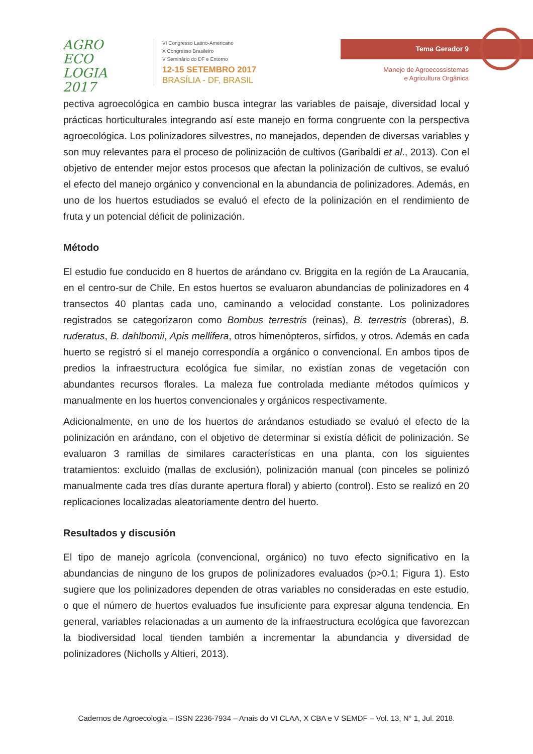AGRO
ECO
LOGIA
2017
VI Congresso Latino-Americano
X Congresso Brasileiro
V Seminário do DF e Entorno
12-15 SETEMBRO 2017
BRASÍLIA - DF, BRASIL
Tema Gerador 9
Manejo de Agroecossistemas
e Agricultura Orgânica
pectiva agroecológica en cambio busca integrar las variables de paisaje, diversidad local y prácticas horticulturales integrando así este manejo en forma congruente con la perspectiva agroecológica. Los polinizadores silvestres, no manejados, dependen de diversas variables y son muy relevantes para el proceso de polinización de cultivos (Garibaldi et al., 2013). Con el objetivo de entender mejor estos procesos que afectan la polinización de cultivos, se evaluó el efecto del manejo orgánico y convencional en la abundancia de polinizadores. Además, en uno de los huertos estudiados se evaluó el efecto de la polinización en el rendimiento de fruta y un potencial déficit de polinización.
Método
El estudio fue conducido en 8 huertos de arándano cv. Briggita en la región de La Araucania, en el centro-sur de Chile. En estos huertos se evaluaron abundancias de polinizadores en 4 transectos 40 plantas cada uno, caminando a velocidad constante. Los polinizadores registrados se categorizaron como Bombus terrestris (reinas), B. terrestris (obreras), B. ruderatus, B. dahlbomii, Apis mellifera, otros himenópteros, sírfidos, y otros. Además en cada huerto se registró si el manejo correspondía a orgánico o convencional. En ambos tipos de predios la infraestructura ecológica fue similar, no existían zonas de vegetación con abundantes recursos florales. La maleza fue controlada mediante métodos químicos y manualmente en los huertos convencionales y orgánicos respectivamente.
Adicionalmente, en uno de los huertos de arándanos estudiado se evaluó el efecto de la polinización en arándano, con el objetivo de determinar si existía déficit de polinización. Se evaluaron 3 ramillas de similares características en una planta, con los siguientes tratamientos: excluido (mallas de exclusión), polinización manual (con pinceles se polinizó manualmente cada tres días durante apertura floral) y abierto (control). Esto se realizó en 20 replicaciones localizadas aleatoriamente dentro del huerto.
Resultados y discusión
El tipo de manejo agrícola (convencional, orgánico) no tuvo efecto significativo en la abundancias de ninguno de los grupos de polinizadores evaluados (p>0.1; Figura 1). Esto sugiere que los polinizadores dependen de otras variables no consideradas en este estudio, o que el número de huertos evaluados fue insuficiente para expresar alguna tendencia. En general, variables relacionadas a un aumento de la infraestructura ecológica que favorezcan la biodiversidad local tienden también a incrementar la abundancia y diversidad de polinizadores (Nicholls y Altieri, 2013).
Cadernos de Agroecologia – ISSN 2236-7934 – Anais do VI CLAA, X CBA e V SEMDF – Vol. 13, N° 1, Jul. 2018.